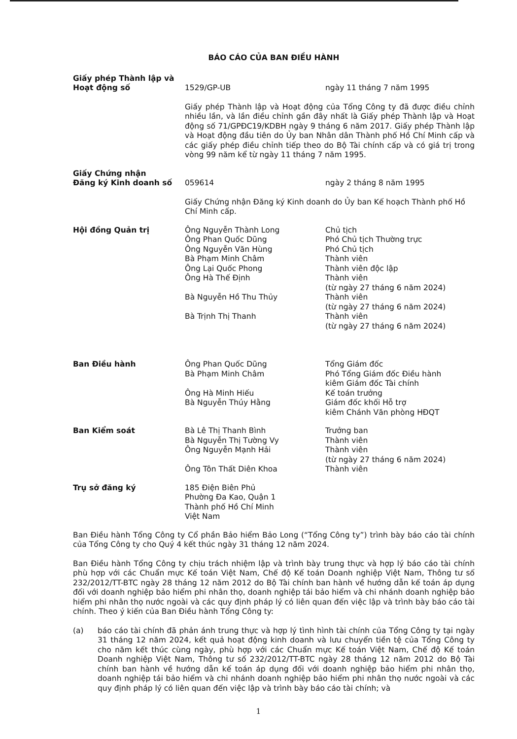BÁO CÁO CỦA BAN ĐIỀU HÀNH
| Giấy phép Thành lập và Hoạt động số | 1529/GP-UB | ngày 11 tháng 7 năm 1995 |
| | Giấy phép Thành lập và Hoạt động của Tổng Công ty đã được điều chỉnh nhiều lần, và lần điều chỉnh gần đây nhất là Giấy phép Thành lập và Hoạt động số 71/GPĐC19/KDBH ngày 9 tháng 6 năm 2017. Giấy phép Thành lập và Hoạt động đầu tiên do Ủy ban Nhân dân Thành phố Hồ Chí Minh cấp và các giấy phép điều chỉnh tiếp theo do Bộ Tài chính cấp và có giá trị trong vòng 99 năm kể từ ngày 11 tháng 7 năm 1995. | |
| Giấy Chứng nhận Đăng ký Kinh doanh số | 059614 | ngày 2 tháng 8 năm 1995 |
| | Giấy Chứng nhận Đăng ký Kinh doanh do Ủy ban Kế hoạch Thành phố Hồ Chí Minh cấp. | |
| Hội đồng Quản trị | Ông Nguyễn Thành Long | Chủ tịch |
| | Ông Phan Quốc Dũng | Phó Chủ tịch Thường trực |
| | Ông Nguyễn Văn Hùng | Phó Chủ tịch |
| | Bà Phạm Minh Châm | Thành viên |
| | Ông Lại Quốc Phong | Thành viên độc lập |
| | Ông Hà Thế Định | Thành viên (từ ngày 27 tháng 6 năm 2024) |
| | Bà Nguyễn Hồ Thu Thủy | Thành viên (từ ngày 27 tháng 6 năm 2024) |
| | Bà Trịnh Thị Thanh | Thành viên (từ ngày 27 tháng 6 năm 2024) |
| Ban Điều hành | Ông Phan Quốc Dũng | Tổng Giám đốc |
| | Bà Phạm Minh Châm | Phó Tổng Giám đốc Điều hành kiêm Giám đốc Tài chính |
| | Ông Hà Minh Hiếu | Kế toán trưởng |
| | Bà Nguyễn Thúy Hằng | Giám đốc khối Hỗ trợ kiêm Chánh Văn phòng HĐQT |
| Ban Kiểm soát | Bà Lê Thị Thanh Bình | Trưởng ban |
| | Bà Nguyễn Thị Tường Vy | Thành viên |
| | Ông Nguyễn Mạnh Hải | Thành viên (từ ngày 27 tháng 6 năm 2024) |
| | Ông Tôn Thất Diên Khoa | Thành viên |
| Trụ sở đăng ký | 185 Điện Biên Phủ Phường Đa Kao, Quận 1 Thành phố Hồ Chí Minh Việt Nam | |
Ban Điều hành Tổng Công ty Cổ phần Bảo hiểm Bảo Long (“Tổng Công ty”) trình bày báo cáo tài chính của Tổng Công ty cho Quý 4 kết thúc ngày 31 tháng 12 năm 2024.
Ban Điều hành Tổng Công ty chịu trách nhiệm lập và trình bày trung thực và hợp lý báo cáo tài chính phù hợp với các Chuẩn mực Kế toán Việt Nam, Chế độ Kế toán Doanh nghiệp Việt Nam, Thông tư số 232/2012/TT-BTC ngày 28 tháng 12 năm 2012 do Bộ Tài chính ban hành về hướng dẫn kế toán áp dụng đối với doanh nghiệp bảo hiểm phi nhân thọ, doanh nghiệp tái bảo hiểm và chi nhánh doanh nghiệp bảo hiểm phi nhân thọ nước ngoài và các quy định pháp lý có liên quan đến việc lập và trình bày báo cáo tài chính. Theo ý kiến của Ban Điều hành Tổng Công ty:
(a) báo cáo tài chính đã phản ánh trung thực và hợp lý tình hình tài chính của Tổng Công ty tại ngày 31 tháng 12 năm 2024, kết quả hoạt động kinh doanh và lưu chuyển tiền tệ của Tổng Công ty cho năm kết thúc cùng ngày, phù hợp với các Chuẩn mực Kế toán Việt Nam, Chế độ Kế toán Doanh nghiệp Việt Nam, Thông tư số 232/2012/TT-BTC ngày 28 tháng 12 năm 2012 do Bộ Tài chính ban hành về hướng dẫn kế toán áp dụng đối với doanh nghiệp bảo hiểm phi nhân thọ, doanh nghiệp tái bảo hiểm và chi nhánh doanh nghiệp bảo hiểm phi nhân thọ nước ngoài và các quy định pháp lý có liên quan đến việc lập và trình bày báo cáo tài chính; và
1